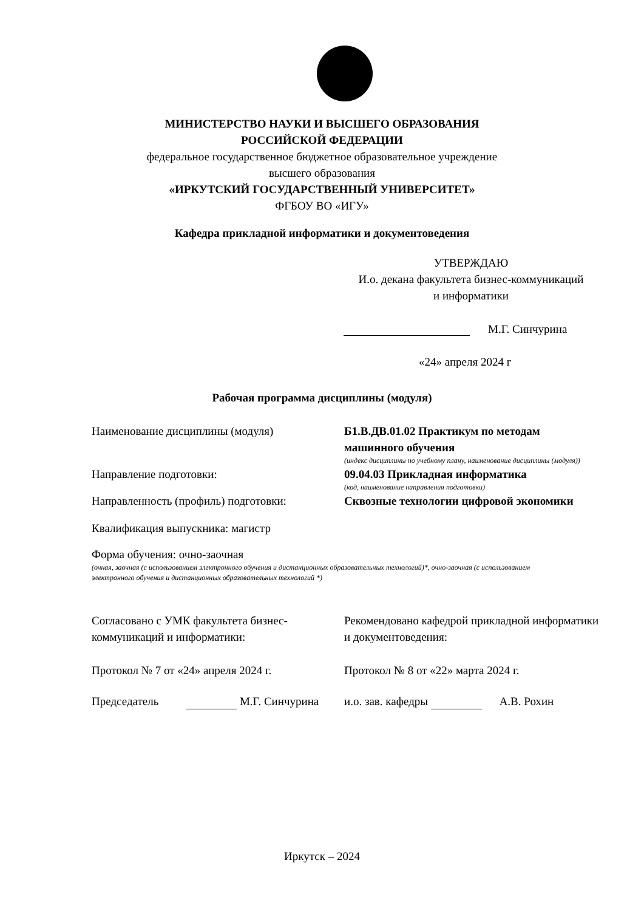МИНИСТЕРСТВО НАУКИ И ВЫСШЕГО ОБРАЗОВАНИЯ
РОССИЙСКОЙ ФЕДЕРАЦИИ
федеральное государственное бюджетное образовательное учреждение
высшего образования
«ИРКУТСКИЙ ГОСУДАРСТВЕННЫЙ УНИВЕРСИТЕТ»
ФГБОУ ВО «ИГУ»
Кафедра прикладной информатики и документоведения
УТВЕРЖДАЮ
И.о. декана факультета бизнес-коммуникаций
и информатики
М.Г. Синчурина
«24» апреля 2024 г
Рабочая программа дисциплины (модуля)
Наименование дисциплины (модуля) Б1.В.ДВ.01.02 Практикум по методам машинного обучения
(индекс дисциплины по учебному плану, наименование дисциплины (модуля))
Направление подготовки: 09.04.03 Прикладная информатика
(код, наименование направления подготовки)
Направленность (профиль) подготовки: Сквозные технологии цифровой экономики
Квалификация выпускника: магистр
Форма обучения: очно-заочная
(очная, заочная (с использованием электронного обучения и дистанционных образовательных технологий)*, очно-заочная (с использованием электронного обучения и дистанционных образовательных технологий *)
Согласовано с УМК факультета бизнес-коммуникаций и информатики:
Рекомендовано кафедрой прикладной информатики и документоведения:
Протокол № 7 от «24» апреля 2024 г. Протокол № 8 от «22» марта 2024 г.
Председатель М.Г. Синчурина и.о. зав. кафедры А.В. Рохин
Иркутск – 2024